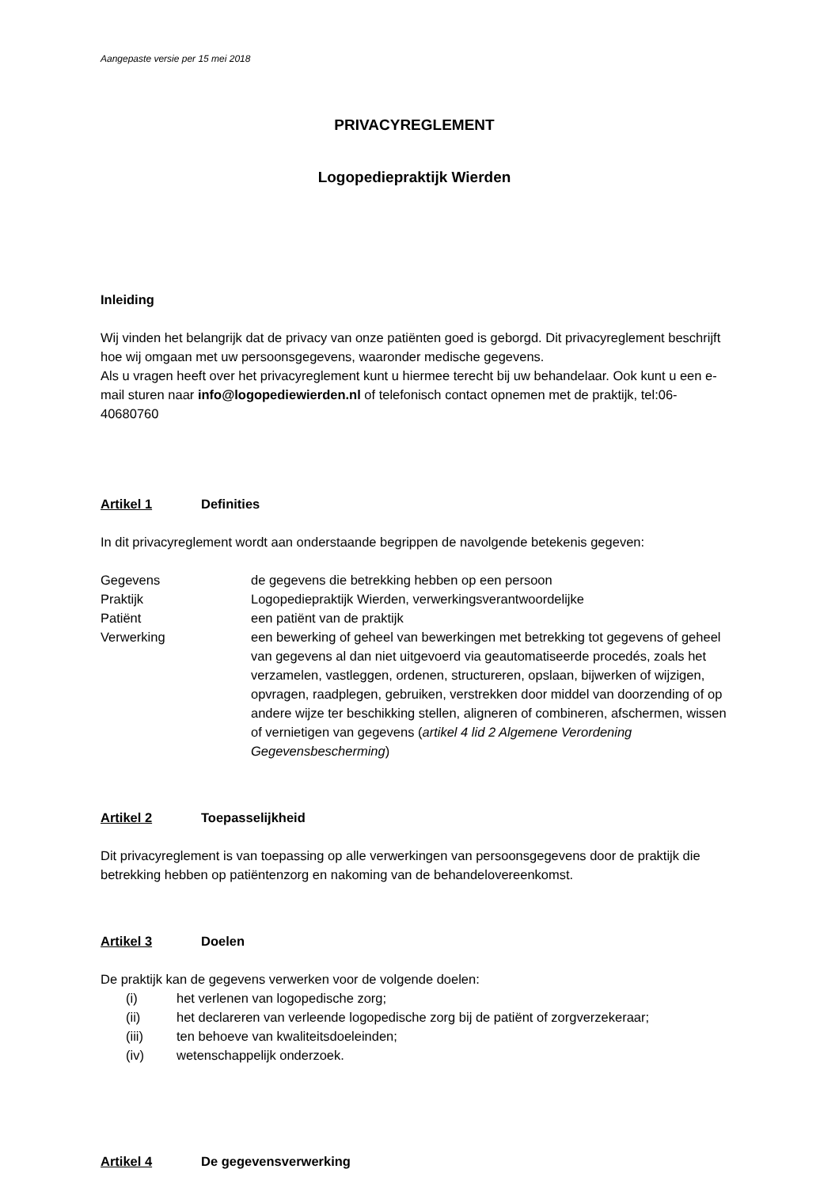Aangepaste versie per 15 mei 2018
PRIVACYREGLEMENT
Logopediepraktijk Wierden
Inleiding
Wij vinden het belangrijk dat de privacy van onze patiënten goed is geborgd. Dit privacyreglement beschrijft hoe wij omgaan met uw persoonsgegevens, waaronder medische gegevens.
Als u vragen heeft over het privacyreglement kunt u hiermee terecht bij uw behandelaar. Ook kunt u een e-mail sturen naar info@logopediewierden.nl of telefonisch contact opnemen met de praktijk, tel:06-40680760
Artikel 1 Definities
In dit privacyreglement wordt aan onderstaande begrippen de navolgende betekenis gegeven:
Gegevens de gegevens die betrekking hebben op een persoon Praktijk Logopediepraktijk Wierden, verwerkingsverantwoordelijke Patiënt een patiënt van de praktijk Verwerking een bewerking of geheel van bewerkingen met betrekking tot gegevens of geheel van gegevens al dan niet uitgevoerd via geautomatiseerde procedés, zoals het verzamelen, vastleggen, ordenen, structureren, opslaan, bijwerken of wijzigen, opvragen, raadplegen, gebruiken, verstrekken door middel van doorzending of op andere wijze ter beschikking stellen, aligneren of combineren, afschermen, wissen of vernietigen van gegevens (artikel 4 lid 2 Algemene Verordening Gegevensbescherming)
Artikel 2 Toepasselijkheid
Dit privacyreglement is van toepassing op alle verwerkingen van persoonsgegevens door de praktijk die betrekking hebben op patiëntenzorg en nakoming van de behandelovereenkomst.
Artikel 3 Doelen
De praktijk kan de gegevens verwerken voor de volgende doelen:
(i) het verlenen van logopedische zorg; (ii) het declareren van verleende logopedische zorg bij de patiënt of zorgverzekeraar; (iii) ten behoeve van kwaliteitsdoeleinden; (iv) wetenschappelijk onderzoek.
Artikel 4 De gegevensverwerking